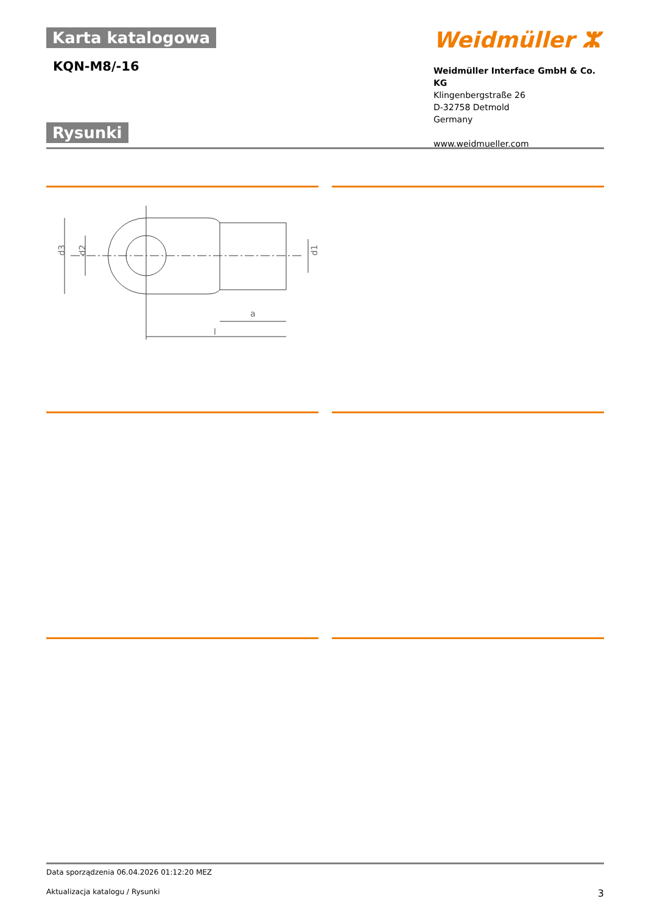Karta katalogowa
KQN-M8/-16
Rysunki
Weidmüller ⵣ
Weidmüller Interface GmbH & Co. KG
Klingenbergstraße 26
D-32758 Detmold
Germany
www.weidmueller.com
d3
d2
d1
a
l
Data sporządzenia 06.04.2026 01:12:20 MEZ
Aktualizacja katalogu / Rysunki 3